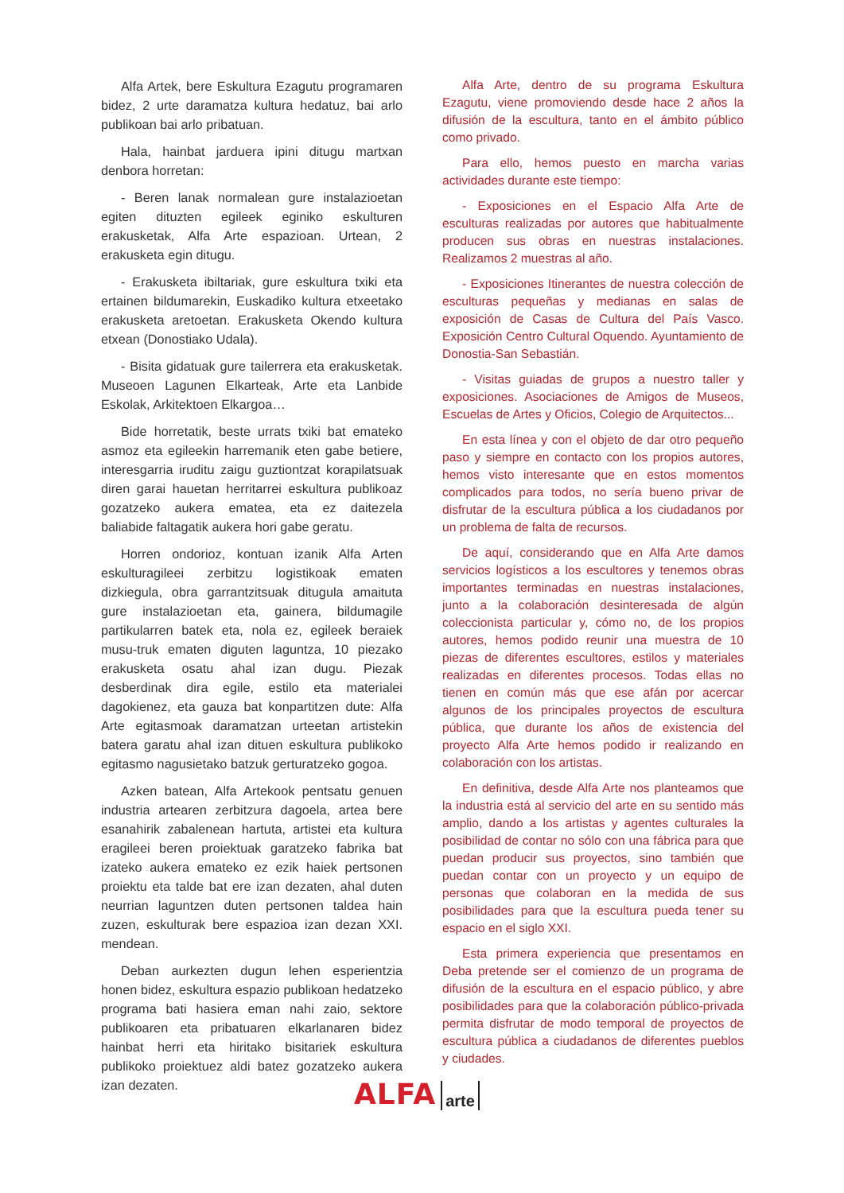Alfa Artek, bere Eskultura Ezagutu programaren bidez, 2 urte daramatza kultura hedatuz, bai arlo publikoan bai arlo pribatuan.
Hala, hainbat jarduera ipini ditugu martxan denbora horretan:
- Beren lanak normalean gure instalazioetan egiten dituzten egileek eginiko eskulturen erakusketak, Alfa Arte espazioan. Urtean, 2 erakusketa egin ditugu.
- Erakusketa ibiltariak, gure eskultura txiki eta ertainen bildumarekin, Euskadiko kultura etxeetako erakusketa aretoetan. Erakusketa Okendo kultura etxean (Donostiako Udala).
- Bisita gidatuak gure tailerrera eta erakusketak. Museoen Lagunen Elkarteak, Arte eta Lanbide Eskolak, Arkitektoen Elkargoa…
Bide horretatik, beste urrats txiki bat emateko asmoz eta egileekin harremanik eten gabe betiere, interesgarria iruditu zaigu guztiontzat korapilatsuak diren garai hauetan herritarrei eskultura publikoaz gozatzeko aukera ematea, eta ez daitezela baliabide faltagatik aukera hori gabe geratu.
Horren ondorioz, kontuan izanik Alfa Arten eskultu­ragileei zerbitzu logistikoak ematen dizkiegula, obra garrantzitsuak ditugula amaituta gure instalazioetan eta, gainera, bildumagile partikularren batek eta, nola ez, egileek beraiek musu-truk ematen diguten laguntza, 10 piezako erakusketa osatu ahal izan dugu. Piezak desberdinak dira egile, estilo eta materialei dagokienez, eta gauza bat konpartitzen dute: Alfa Arte egitasmoak daramatzan urteetan artistekin batera garatu ahal izan dituen eskultura publikoko egitasmo nagusietako batzuk gerturatzeko gogoa.
Azken batean, Alfa Artekook pentsatu genuen industria artearen zerbitzura dagoela, artea bere esanahirik zabalenean hartuta, artistei eta kultura eragileei beren proiektuak garatzeko fabrika bat izateko aukera emateko ez ezik haiek pertsonen proiektu eta talde bat ere izan dezaten, ahal duten neurrian laguntzen duten pertsonen taldea hain zuzen, eskulturak bere espazioa izan dezan XXI. mendean.
Deban aurkezten dugun lehen esperientzia honen bidez, eskultura espazio publikoan hedatzeko programa bati hasiera eman nahi zaio, sektore publikoaren eta pribatuaren elkarlanaren bidez hainbat herri eta hiritako bisitariek eskultura publikoko proiektuez aldi batez gozatzeko aukera izan dezaten.
Alfa Arte, dentro de su programa Eskultura Ezagutu, viene promoviendo desde hace 2 años la difusión de la escultura, tanto en el ámbito público como privado.
Para ello, hemos puesto en marcha varias actividades durante este tiempo:
- Exposiciones en el Espacio Alfa Arte de esculturas realizadas por autores que habitualmente producen sus obras en nuestras instalaciones. Realizamos 2 muestras al año.
- Exposiciones Itinerantes de nuestra colección de esculturas pequeñas y medianas en salas de exposición de Casas de Cultura del País Vasco. Exposición Centro Cultural Oquendo. Ayuntamiento de Donostia-San Sebastián.
- Visitas guiadas de grupos a nuestro taller y exposiciones. Asociaciones de Amigos de Museos, Escuelas de Artes y Oficios, Colegio de Arquitectos...
En esta línea y con el objeto de dar otro pequeño paso y siempre en contacto con los propios autores, hemos visto interesante que en estos momentos complicados para todos, no sería bueno privar de disfrutar de la escultura pública a los ciudadanos por un problema de falta de recursos.
De aquí, considerando que en Alfa Arte damos servicios logísticos a los escultores y tenemos obras importantes terminadas en nuestras instalaciones, junto a la colaboración desinteresada de algún coleccionista particular y, cómo no, de los propios autores, hemos podido reunir una muestra de 10 piezas de diferentes escultores, estilos y materiales realizadas en diferentes procesos. Todas ellas no tienen en común más que ese afán por acercar algunos de los principales proyectos de escultura pública, que durante los años de existencia del proyecto Alfa Arte hemos podido ir realizando en colaboración con los artistas.
En definitiva, desde Alfa Arte nos planteamos que la industria está al servicio del arte en su sentido más amplio, dando a los artistas y agentes culturales la posibilidad de contar no sólo con una fábrica para que puedan producir sus proyectos, sino también que puedan contar con un proyecto y un equipo de personas que colaboran en la medida de sus posibilidades para que la escultura pueda tener su espacio en el siglo XXI.
Esta primera experiencia que presentamos en Deba pretende ser el comienzo de un programa de difusión de la escultura en el espacio público, y abre posibilidades para que la colaboración público-privada permita disfrutar de modo temporal de proyectos de escultura pública a ciudadanos de diferentes pueblos y ciudades.
ALFA arte